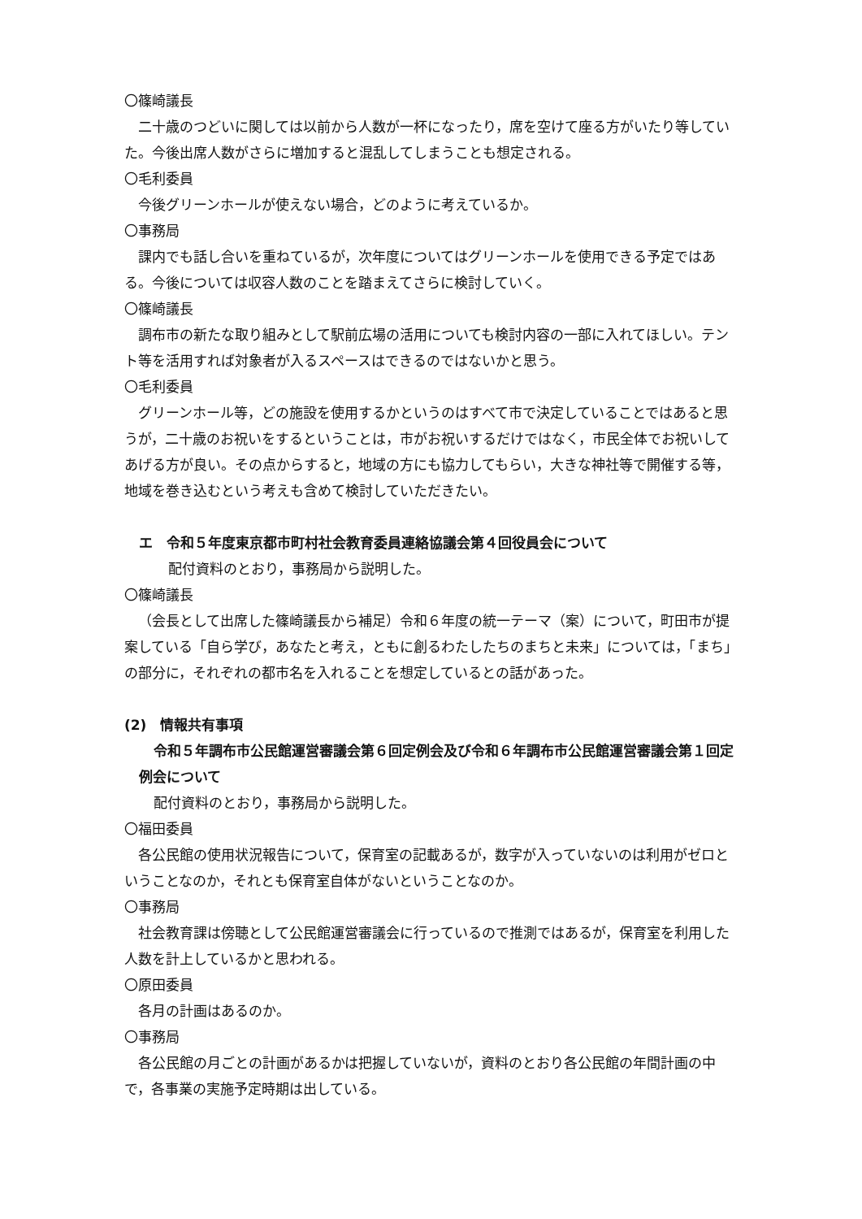〇篠崎議長
二十歳のつどいに関しては以前から人数が一杯になったり，席を空けて座る方がいたり等していた。今後出席人数がさらに増加すると混乱してしまうことも想定される。
〇毛利委員
今後グリーンホールが使えない場合，どのように考えているか。
〇事務局
課内でも話し合いを重ねているが，次年度についてはグリーンホールを使用できる予定ではある。今後については収容人数のことを踏まえてさらに検討していく。
〇篠崎議長
調布市の新たな取り組みとして駅前広場の活用についても検討内容の一部に入れてほしい。テント等を活用すれば対象者が入るスペースはできるのではないかと思う。
〇毛利委員
グリーンホール等，どの施設を使用するかというのはすべて市で決定していることではあると思うが，二十歳のお祝いをするということは，市がお祝いするだけではなく，市民全体でお祝いしてあげる方が良い。その点からすると，地域の方にも協力してもらい，大きな神社等で開催する等，地域を巻き込むという考えも含めて検討していただきたい。
エ　令和５年度東京都市町村社会教育委員連絡協議会第４回役員会について
配付資料のとおり，事務局から説明した。
〇篠崎議長
（会長として出席した篠崎議長から補足）令和６年度の統一テーマ（案）について，町田市が提案している「自ら学び，あなたと考え，ともに創るわたしたちのまちと未来」については，「まち」の部分に，それぞれの都市名を入れることを想定しているとの話があった。
(2)　情報共有事項
令和５年調布市公民館運営審議会第６回定例会及び令和６年調布市公民館運営審議会第１回定例会について
配付資料のとおり，事務局から説明した。
〇福田委員
各公民館の使用状況報告について，保育室の記載あるが，数字が入っていないのは利用がゼロということなのか，それとも保育室自体がないということなのか。
〇事務局
社会教育課は傍聴として公民館運営審議会に行っているので推測ではあるが，保育室を利用した人数を計上しているかと思われる。
〇原田委員
各月の計画はあるのか。
〇事務局
各公民館の月ごとの計画があるかは把握していないが，資料のとおり各公民館の年間計画の中で，各事業の実施予定時期は出している。